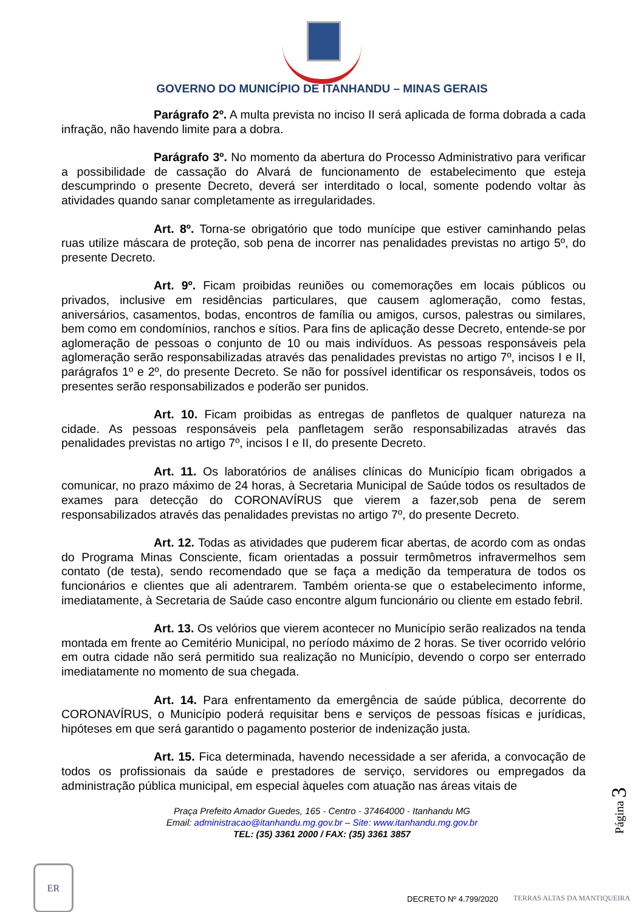GOVERNO DO MUNICÍPIO DE ITANHANDU – MINAS GERAIS
Parágrafo 2º. A multa prevista no inciso II será aplicada de forma dobrada a cada infração, não havendo limite para a dobra.
Parágrafo 3º. No momento da abertura do Processo Administrativo para verificar a possibilidade de cassação do Alvará de funcionamento de estabelecimento que esteja descumprindo o presente Decreto, deverá ser interditado o local, somente podendo voltar às atividades quando sanar completamente as irregularidades.
Art. 8º. Torna-se obrigatório que todo munícipe que estiver caminhando pelas ruas utilize máscara de proteção, sob pena de incorrer nas penalidades previstas no artigo 5º, do presente Decreto.
Art. 9º. Ficam proibidas reuniões ou comemorações em locais públicos ou privados, inclusive em residências particulares, que causem aglomeração, como festas, aniversários, casamentos, bodas, encontros de família ou amigos, cursos, palestras ou similares, bem como em condomínios, ranchos e sítios. Para fins de aplicação desse Decreto, entende-se por aglomeração de pessoas o conjunto de 10 ou mais indivíduos. As pessoas responsáveis pela aglomeração serão responsabilizadas através das penalidades previstas no artigo 7º, incisos I e II, parágrafos 1º e 2º, do presente Decreto. Se não for possível identificar os responsáveis, todos os presentes serão responsabilizados e poderão ser punidos.
Art. 10. Ficam proibidas as entregas de panfletos de qualquer natureza na cidade. As pessoas responsáveis pela panfletagem serão responsabilizadas através das penalidades previstas no artigo 7º, incisos I e II, do presente Decreto.
Art. 11. Os laboratórios de análises clínicas do Município ficam obrigados a comunicar, no prazo máximo de 24 horas, à Secretaria Municipal de Saúde todos os resultados de exames para detecção do CORONAVÍRUS que vierem a fazer,sob pena de serem responsabilizados através das penalidades previstas no artigo 7º, do presente Decreto.
Art. 12. Todas as atividades que puderem ficar abertas, de acordo com as ondas do Programa Minas Consciente, ficam orientadas a possuir termômetros infravermelhos sem contato (de testa), sendo recomendado que se faça a medição da temperatura de todos os funcionários e clientes que ali adentrarem. Também orienta-se que o estabelecimento informe, imediatamente, à Secretaria de Saúde caso encontre algum funcionário ou cliente em estado febril.
Art. 13. Os velórios que vierem acontecer no Município serão realizados na tenda montada em frente ao Cemitério Municipal, no período máximo de 2 horas. Se tiver ocorrido velório em outra cidade não será permitido sua realização no Município, devendo o corpo ser enterrado imediatamente no momento de sua chegada.
Art. 14. Para enfrentamento da emergência de saúde pública, decorrente do CORONAVÍRUS, o Município poderá requisitar bens e serviços de pessoas físicas e jurídicas, hipóteses em que será garantido o pagamento posterior de indenização justa.
Art. 15. Fica determinada, havendo necessidade a ser aferida, a convocação de todos os profissionais da saúde e prestadores de serviço, servidores ou empregados da administração pública municipal, em especial àqueles com atuação nas áreas vitais de
Página 3
ER
Praça Prefeito Amador Guedes, 165 - Centro - 37464000 - Itanhandu MG
Email: administracao@itanhandu.mg.gov.br – Site: www.itanhandu.mg.gov.br
TEL: (35) 3361 2000 / FAX: (35) 3361 3857
DECRETO Nº 4.799/2020 TERRAS ALTAS DA MANTIQUEIRA